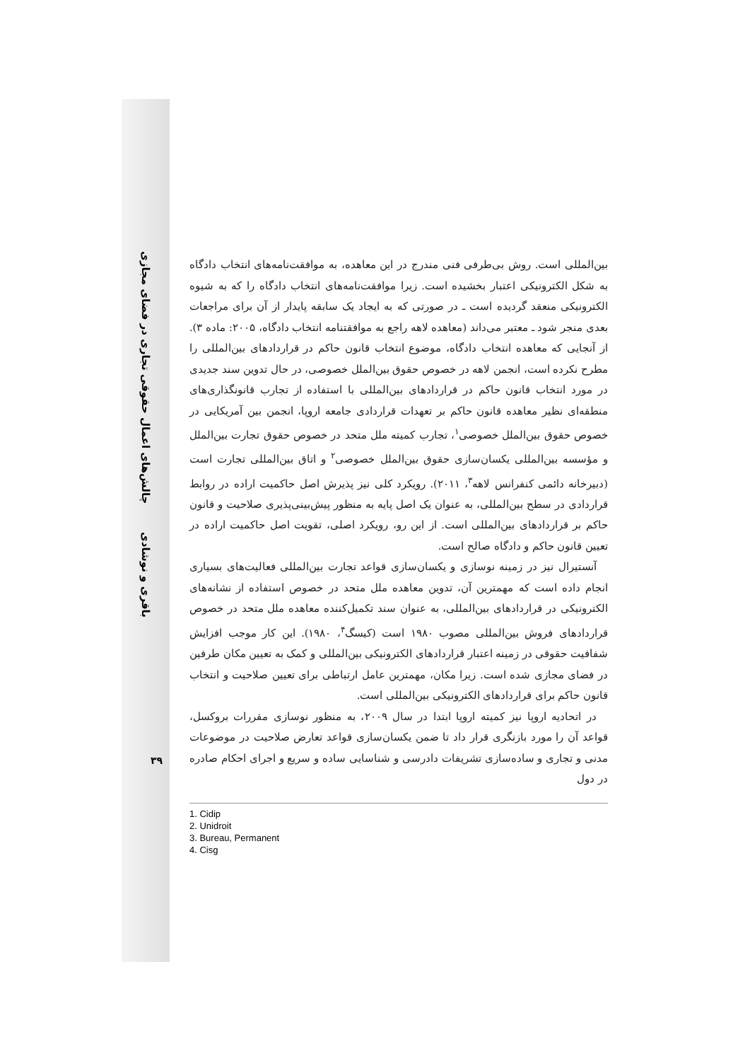چالش‌های اعمال حقوقی تجاری در فضای مجازی
باقری و نوشادی
بین‌المللی است. روش بی‌طرفی فنی مندرج در این معاهده، به موافقت‌نامه‌های انتخاب دادگاه به شکل الکترونیکی اعتبار بخشیده است. زیرا موافقت‌نامه‌های انتخاب دادگاه را که به شیوه الکترونیکی منعقد گردیده است ـ در صورتی که به ایجاد یک سابقه پایدار از آن برای مراجعات بعدی منجر شود ـ معتبر می‌داند (معاهده لاهه راجع به موافقتنامه انتخاب دادگاه، ۲۰۰۵: ماده ۳). از آنجایی که معاهده انتخاب دادگاه، موضوع انتخاب قانون حاکم در قراردادهای بین‌المللی را مطرح نکرده است، انجمن لاهه در خصوص حقوق بین‌الملل خصوصی، در حال تدوین سند جدیدی در مورد انتخاب قانون حاکم در قراردادهای بین‌المللی با استفاده از تجارب قانونگذاری‌های منطقه‌ای نظیر معاهده قانون حاکم بر تعهدات قراردادی جامعه اروپا، انجمن بین آمریکایی در خصوص حقوق بین‌الملل خصوصی<sup>۱</sup>، تجارب کمیته ملل متحد در خصوص حقوق تجارت بین‌الملل و مؤسسه بین‌المللی یکسان‌سازی حقوق بین‌الملل خصوصی<sup>۲</sup> و اتاق بین‌المللی تجارت است (دبیرخانه دائمی کنفرانس لاهه<sup>۳</sup>، ۲۰۱۱). رویکرد کلی نیز پذیرش اصل حاکمیت اراده در روابط قراردادی در سطح بین‌المللی، به عنوان یک اصل پایه به منظور پیش‌بینی‌پذیری صلاحیت و قانون حاکم بر قراردادهای بین‌المللی است. از این رو، رویکرد اصلی، تقویت اصل حاکمیت اراده در تعیین قانون حاکم و دادگاه صالح است.
آنستیرال نیز در زمینه نوسازی و یکسان‌سازی قواعد تجارت بین‌المللی فعالیت‌های بسیاری انجام داده است که مهمترین آن، تدوین معاهده ملل متحد در خصوص استفاده از نشانه‌های الکترونیکی در قراردادهای بین‌المللی، به عنوان سند تکمیل‌کننده معاهده ملل متحد در خصوص قراردادهای فروش بین‌المللی مصوب ۱۹۸۰ است (کیسگ<sup>۴</sup>، ۱۹۸۰). این کار موجب افزایش شفافیت حقوقی در زمینه اعتبار قراردادهای الکترونیکی بین‌المللی و کمک به تعیین مکان طرفین در فضای مجازی شده است. زیرا مکان، مهمترین عامل ارتباطی برای تعیین صلاحیت و انتخاب قانون حاکم برای قراردادهای الکترونیکی بین‌المللی است.
در اتحادیه اروپا نیز کمیته اروپا ابتدا در سال ۲۰۰۹، به منظور نوسازی مقررات بروکسل، قواعد آن را مورد بازنگری قرار داد تا ضمن یکسان‌سازی قواعد تعارض صلاحیت در موضوعات مدنی و تجاری و ساده‌سازی تشریفات دادرسی و شناسایی ساده و سریع و اجرای احکام صادره در دول
1. Cidip
2. Unidroit
3. Bureau, Permanent
4. Cisg
۳۹